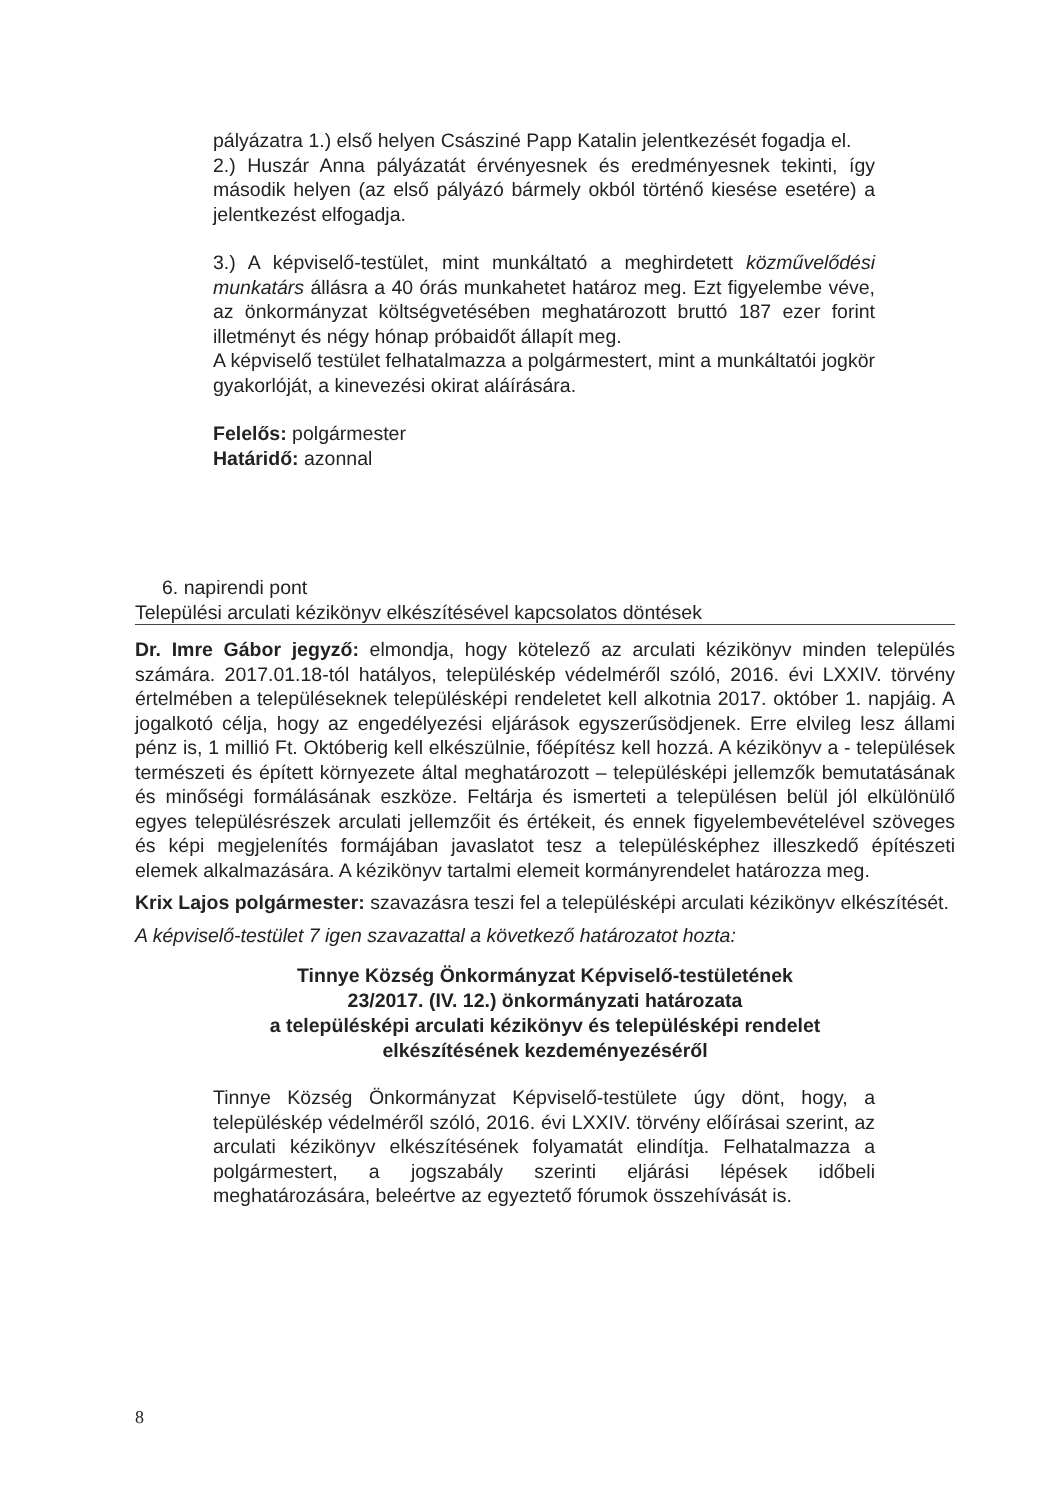pályázatra 1.) első helyen Császiné Papp Katalin jelentkezését fogadja el.
2.) Huszár Anna pályázatát érvényesnek és eredményesnek tekinti, így második helyen (az első pályázó bármely okból történő kiesése esetére) a jelentkezést elfogadja.
3.) A képviselő-testület, mint munkáltató a meghirdetett közművelődési munkatárs állásra a 40 órás munkahetet határoz meg. Ezt figyelembe véve, az önkormányzat költségvetésében meghatározott bruttó 187 ezer forint illetményt és négy hónap próbaidőt állapít meg.
A képviselő testület felhatalmazza a polgármestert, mint a munkáltatói jogkör gyakorlóját, a kinevezési okirat aláírására.
Felelős: polgármester
Határidő: azonnal
6. napirendi pont
Települési arculati kézikönyv elkészítésével kapcsolatos döntések
Dr. Imre Gábor jegyző: elmondja, hogy kötelező az arculati kézikönyv minden település számára. 2017.01.18-tól hatályos, településkép védelméről szóló, 2016. évi LXXIV. törvény értelmében a településeknek településképi rendeletet kell alkotnia 2017. október 1. napjáig. A jogalkotó célja, hogy az engedélyezési eljárások egyszerűsödjenek. Erre elvileg lesz állami pénz is, 1 millió Ft. Októberig kell elkészülnie, főépítész kell hozzá. A kézikönyv a - települések természeti és épített környezete által meghatározott – településképi jellemzők bemutatásának és minőségi formálásának eszköze. Feltárja és ismerteti a településen belül jól elkülönülő egyes településrészek arculati jellemzőit és értékeit, és ennek figyelembevételével szöveges és képi megjelenítés formájában javaslatot tesz a településképhez illeszkedő építészeti elemek alkalmazására. A kézikönyv tartalmi elemeit kormányrendelet határozza meg.
Krix Lajos polgármester: szavazásra teszi fel a településképi arculati kézikönyv elkészítését.
A képviselő-testület 7 igen szavazattal a következő határozatot hozta:
Tinnye Község Önkormányzat Képviselő-testületének
23/2017. (IV. 12.) önkormányzati határozata
a településképi arculati kézikönyv és településképi rendelet
elkészítésének kezdeményezéséről
Tinnye Község Önkormányzat Képviselő-testülete úgy dönt, hogy, a településkép védelméről szóló, 2016. évi LXXIV. törvény előírásai szerint, az arculati kézikönyv elkészítésének folyamatát elindítja. Felhatalmazza a polgármestert, a jogszabály szerinti eljárási lépések időbeli meghatározására, beleértve az egyeztető fórumok összehívását is.
8